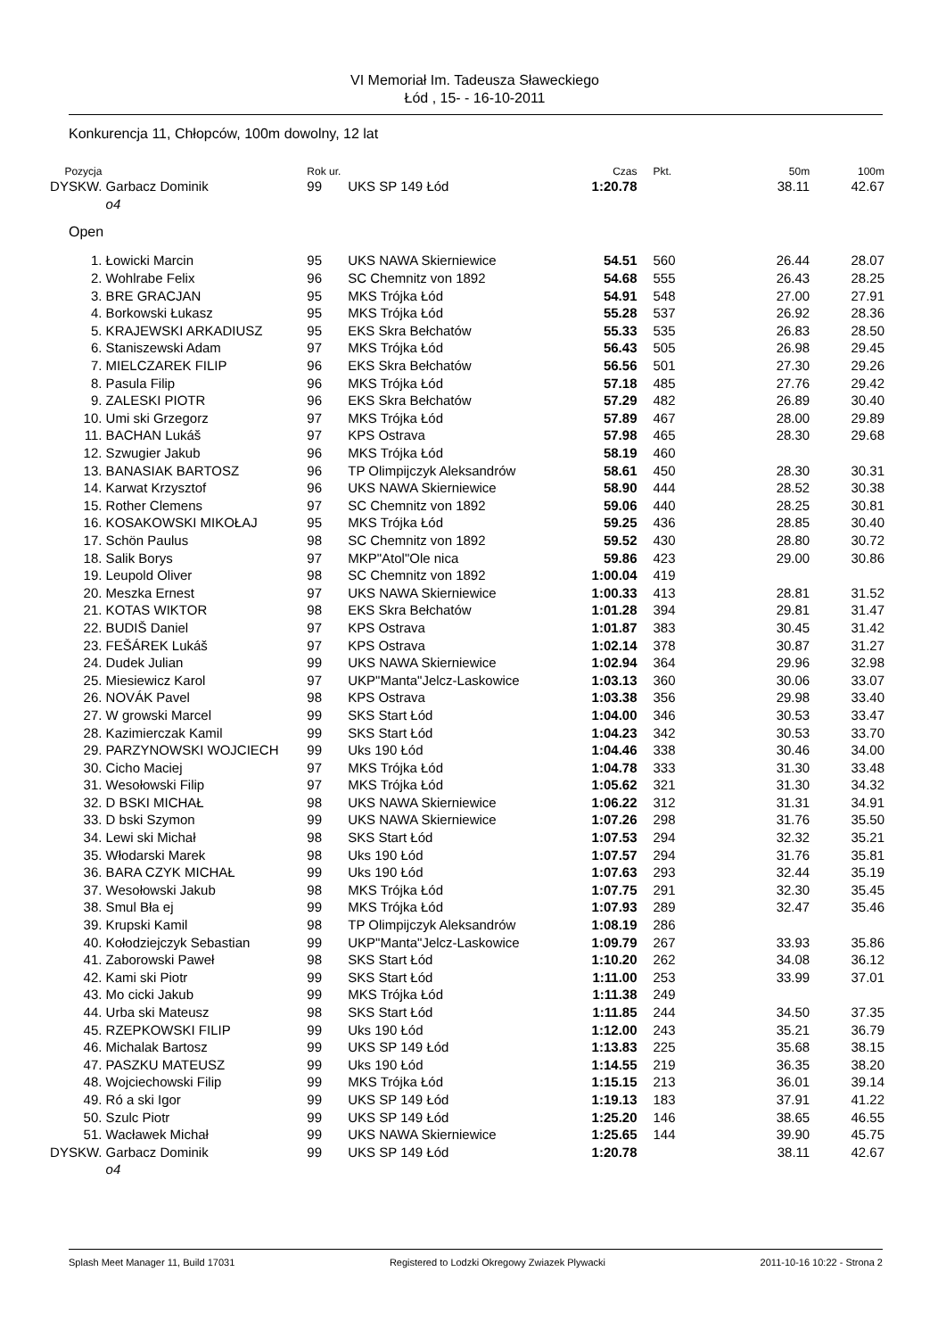VI Memoriał Im. Tadeusza Sławeckiego
Łód , 15- - 16-10-2011
Konkurencja 11, Chłopców, 100m dowolny, 12 lat
| Pozycja | | Rok ur. | | Czas | Pkt. | 50m | 100m |
| --- | --- | --- | --- | --- | --- | --- | --- |
| DYSKW. | Garbacz Dominik | 99 | UKS SP 149 Łód | 1:20.78 | | 38.11 | 42.67 |
| | o4 | | | | | | |
| Open | | | | | | | |
| 1. | Łowicki Marcin | 95 | UKS NAWA Skierniewice | 54.51 | 560 | 26.44 | 28.07 |
| 2. | Wohlrabe Felix | 96 | SC Chemnitz von 1892 | 54.68 | 555 | 26.43 | 28.25 |
| 3. | BRE GRACJAN | 95 | MKS Trójka Łód | 54.91 | 548 | 27.00 | 27.91 |
| 4. | Borkowski Łukasz | 95 | MKS Trójka Łód | 55.28 | 537 | 26.92 | 28.36 |
| 5. | KRAJEWSKI ARKADIUSZ | 95 | EKS Skra Bełchatów | 55.33 | 535 | 26.83 | 28.50 |
| 6. | Staniszewski Adam | 97 | MKS Trójka Łód | 56.43 | 505 | 26.98 | 29.45 |
| 7. | MIELCZAREK FILIP | 96 | EKS Skra Bełchatów | 56.56 | 501 | 27.30 | 29.26 |
| 8. | Pasula Filip | 96 | MKS Trójka Łód | 57.18 | 485 | 27.76 | 29.42 |
| 9. | ZALESKI PIOTR | 96 | EKS Skra Bełchatów | 57.29 | 482 | 26.89 | 30.40 |
| 10. | Umi ski Grzegorz | 97 | MKS Trójka Łód | 57.89 | 467 | 28.00 | 29.89 |
| 11. | BACHAN Lukáš | 97 | KPS Ostrava | 57.98 | 465 | 28.30 | 29.68 |
| 12. | Szwugier Jakub | 96 | MKS Trójka Łód | 58.19 | 460 | | |
| 13. | BANASIAK BARTOSZ | 96 | TP Olimpijczyk Aleksandrów | 58.61 | 450 | 28.30 | 30.31 |
| 14. | Karwat Krzysztof | 96 | UKS NAWA Skierniewice | 58.90 | 444 | 28.52 | 30.38 |
| 15. | Rother Clemens | 97 | SC Chemnitz von 1892 | 59.06 | 440 | 28.25 | 30.81 |
| 16. | KOSAKOWSKI MIKOŁAJ | 95 | MKS Trójka Łód | 59.25 | 436 | 28.85 | 30.40 |
| 17. | Schön Paulus | 98 | SC Chemnitz von 1892 | 59.52 | 430 | 28.80 | 30.72 |
| 18. | Salik Borys | 97 | MKP"Atol"Ole nica | 59.86 | 423 | 29.00 | 30.86 |
| 19. | Leupold Oliver | 98 | SC Chemnitz von 1892 | 1:00.04 | 419 | | |
| 20. | Meszka Ernest | 97 | UKS NAWA Skierniewice | 1:00.33 | 413 | 28.81 | 31.52 |
| 21. | KOTAS WIKTOR | 98 | EKS Skra Bełchatów | 1:01.28 | 394 | 29.81 | 31.47 |
| 22. | BUDIŠ Daniel | 97 | KPS Ostrava | 1:01.87 | 383 | 30.45 | 31.42 |
| 23. | FEŠÁREK Lukáš | 97 | KPS Ostrava | 1:02.14 | 378 | 30.87 | 31.27 |
| 24. | Dudek Julian | 99 | UKS NAWA Skierniewice | 1:02.94 | 364 | 29.96 | 32.98 |
| 25. | Miesiewicz Karol | 97 | UKP"Manta"Jelcz-Laskowice | 1:03.13 | 360 | 30.06 | 33.07 |
| 26. | NOVÁK Pavel | 98 | KPS Ostrava | 1:03.38 | 356 | 29.98 | 33.40 |
| 27. | W growski Marcel | 99 | SKS Start Łód | 1:04.00 | 346 | 30.53 | 33.47 |
| 28. | Kazimierczak Kamil | 99 | SKS Start Łód | 1:04.23 | 342 | 30.53 | 33.70 |
| 29. | PARZYNOWSKI WOJCIECH | 99 | Uks 190 Łód | 1:04.46 | 338 | 30.46 | 34.00 |
| 30. | Cicho Maciej | 97 | MKS Trójka Łód | 1:04.78 | 333 | 31.30 | 33.48 |
| 31. | Wesołowski Filip | 97 | MKS Trójka Łód | 1:05.62 | 321 | 31.30 | 34.32 |
| 32. | D BSKI MICHAŁ | 98 | UKS NAWA Skierniewice | 1:06.22 | 312 | 31.31 | 34.91 |
| 33. | D bski Szymon | 99 | UKS NAWA Skierniewice | 1:07.26 | 298 | 31.76 | 35.50 |
| 34. | Lewi ski Michał | 98 | SKS Start Łód | 1:07.53 | 294 | 32.32 | 35.21 |
| 35. | Włodarski Marek | 98 | Uks 190 Łód | 1:07.57 | 294 | 31.76 | 35.81 |
| 36. | BARA CZYK MICHAŁ | 99 | Uks 190 Łód | 1:07.63 | 293 | 32.44 | 35.19 |
| 37. | Wesołowski Jakub | 98 | MKS Trójka Łód | 1:07.75 | 291 | 32.30 | 35.45 |
| 38. | Smul Bła ej | 99 | MKS Trójka Łód | 1:07.93 | 289 | 32.47 | 35.46 |
| 39. | Krupski Kamil | 98 | TP Olimpijczyk Aleksandrów | 1:08.19 | 286 | | |
| 40. | Kołodziejczyk Sebastian | 99 | UKP"Manta"Jelcz-Laskowice | 1:09.79 | 267 | 33.93 | 35.86 |
| 41. | Zaborowski Paweł | 98 | SKS Start Łód | 1:10.20 | 262 | 34.08 | 36.12 |
| 42. | Kami ski Piotr | 99 | SKS Start Łód | 1:11.00 | 253 | 33.99 | 37.01 |
| 43. | Mo cicki Jakub | 99 | MKS Trójka Łód | 1:11.38 | 249 | | |
| 44. | Urba ski Mateusz | 98 | SKS Start Łód | 1:11.85 | 244 | 34.50 | 37.35 |
| 45. | RZEPKOWSKI FILIP | 99 | Uks 190 Łód | 1:12.00 | 243 | 35.21 | 36.79 |
| 46. | Michalak Bartosz | 99 | UKS SP 149 Łód | 1:13.83 | 225 | 35.68 | 38.15 |
| 47. | PASZKU MATEUSZ | 99 | Uks 190 Łód | 1:14.55 | 219 | 36.35 | 38.20 |
| 48. | Wojciechowski Filip | 99 | MKS Trójka Łód | 1:15.15 | 213 | 36.01 | 39.14 |
| 49. | Ró a ski Igor | 99 | UKS SP 149 Łód | 1:19.13 | 183 | 37.91 | 41.22 |
| 50. | Szulc Piotr | 99 | UKS SP 149 Łód | 1:25.20 | 146 | 38.65 | 46.55 |
| 51. | Wacławek Michał | 99 | UKS NAWA Skierniewice | 1:25.65 | 144 | 39.90 | 45.75 |
| DYSKW. | Garbacz Dominik | 99 | UKS SP 149 Łód | 1:20.78 | | 38.11 | 42.67 |
| | o4 | | | | | | |
Splash Meet Manager 11, Build 17031 Registered to Lodzki Okregowy Zwiazek Plywacki 2011-10-16 10:22 - Strona 2